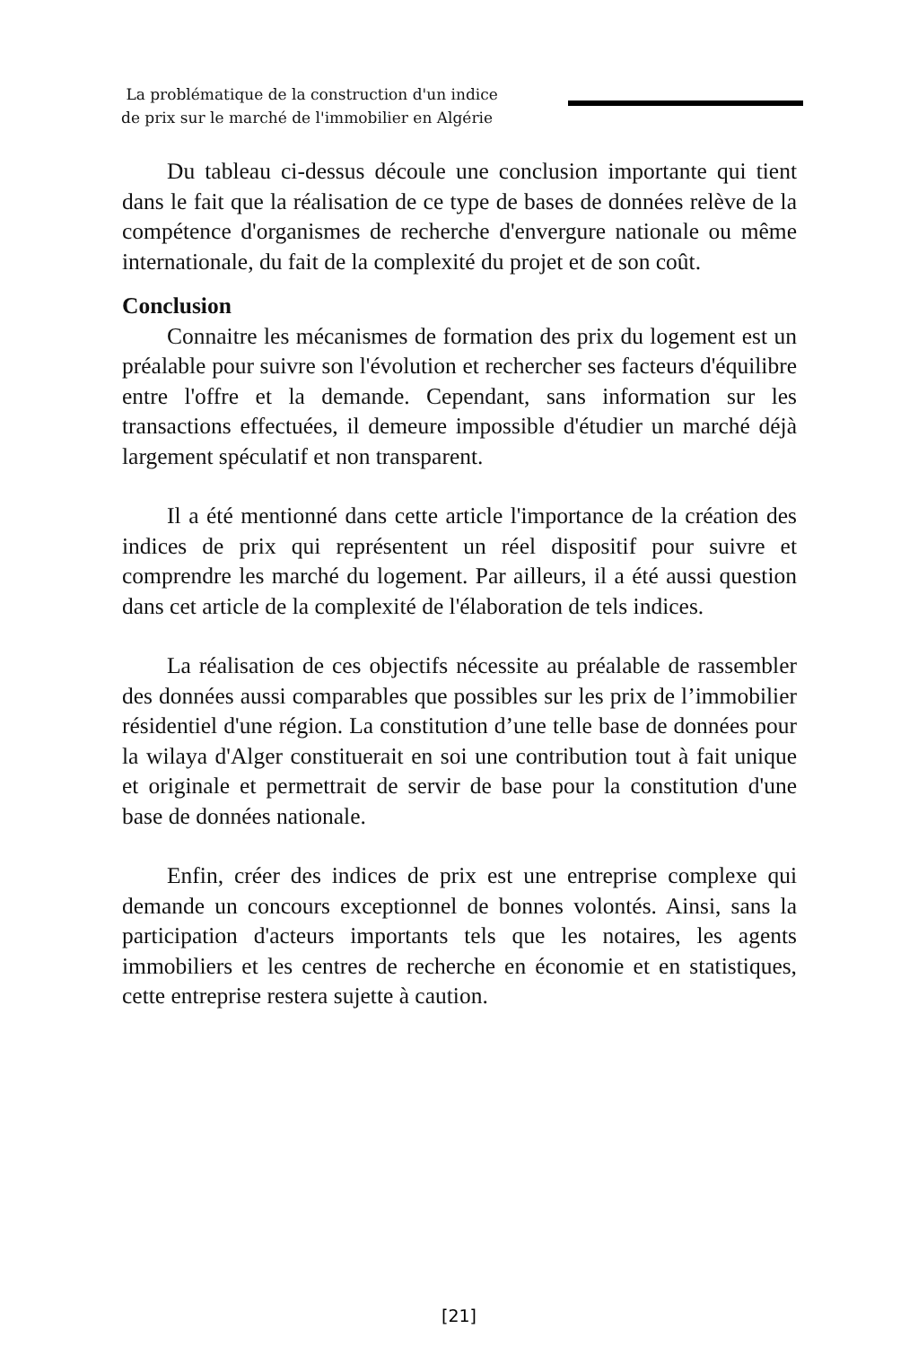La problématique de la construction d'un indice
de prix sur le marché de l'immobilier en Algérie
Du tableau ci-dessus découle une conclusion importante qui tient dans le fait que la réalisation de ce type de bases de données relève de la compétence d'organismes de recherche d'envergure nationale ou même internationale, du fait de la complexité du projet et de son coût.
Conclusion
Connaitre les mécanismes de formation des prix du logement est un préalable pour suivre son l'évolution et rechercher ses facteurs d'équilibre entre l'offre et la demande. Cependant, sans information sur les transactions effectuées, il demeure impossible d'étudier un marché déjà largement spéculatif et non transparent.
Il a été mentionné dans cette article l'importance de la création des indices de prix qui représentent un réel dispositif pour suivre et comprendre les marché du logement. Par ailleurs, il a été aussi question dans cet article de la complexité de l'élaboration de tels indices.
La réalisation de ces objectifs nécessite au préalable de rassembler des données aussi comparables que possibles sur les prix de l’immobilier résidentiel d'une région. La constitution d’une telle base de données pour la wilaya d'Alger constituerait en soi une contribution tout à fait unique et originale et permettrait de servir de base pour la constitution d'une base de données nationale.
Enfin, créer des indices de prix est une entreprise complexe qui demande un concours exceptionnel de bonnes volontés. Ainsi, sans la participation d'acteurs importants tels que les notaires, les agents immobiliers et les centres de recherche en économie et en statistiques, cette entreprise restera sujette à caution.
[21]